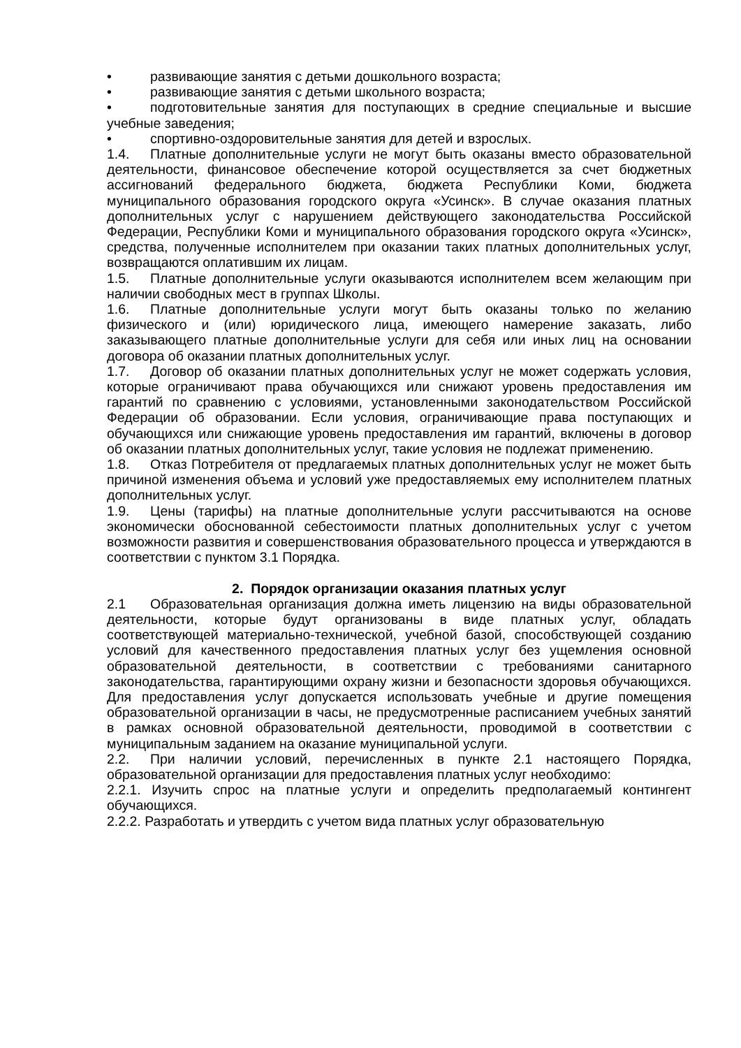• развивающие занятия с детьми дошкольного возраста;
• развивающие занятия с детьми школьного возраста;
• подготовительные занятия для поступающих в средние специальные и высшие учебные заведения;
• спортивно-оздоровительные занятия для детей и взрослых.
1.4. Платные дополнительные услуги не могут быть оказаны вместо образовательной деятельности, финансовое обеспечение которой осуществляется за счет бюджетных ассигнований федерального бюджета, бюджета Республики Коми, бюджета муниципального образования городского округа «Усинск». В случае оказания платных дополнительных услуг с нарушением действующего законодательства Российской Федерации, Республики Коми и муниципального образования городского округа «Усинск», средства, полученные исполнителем при оказании таких платных дополнительных услуг, возвращаются оплатившим их лицам.
1.5. Платные дополнительные услуги оказываются исполнителем всем желающим при наличии свободных мест в группах Школы.
1.6. Платные дополнительные услуги могут быть оказаны только по желанию физического и (или) юридического лица, имеющего намерение заказать, либо заказывающего платные дополнительные услуги для себя или иных лиц на основании договора об оказании платных дополнительных услуг.
1.7. Договор об оказании платных дополнительных услуг не может содержать условия, которые ограничивают права обучающихся или снижают уровень предоставления им гарантий по сравнению с условиями, установленными законодательством Российской Федерации об образовании. Если условия, ограничивающие права поступающих и обучающихся или снижающие уровень предоставления им гарантий, включены в договор об оказании платных дополнительных услуг, такие условия не подлежат применению.
1.8. Отказ Потребителя от предлагаемых платных дополнительных услуг не может быть причиной изменения объема и условий уже предоставляемых ему исполнителем платных дополнительных услуг.
1.9. Цены (тарифы) на платные дополнительные услуги рассчитываются на основе экономически обоснованной себестоимости платных дополнительных услуг с учетом возможности развития и совершенствования образовательного процесса и утверждаются в соответствии с пунктом 3.1 Порядка.
2. Порядок организации оказания платных услуг
2.1 Образовательная организация должна иметь лицензию на виды образовательной деятельности, которые будут организованы в виде платных услуг, обладать соответствующей материально-технической, учебной базой, способствующей созданию условий для качественного предоставления платных услуг без ущемления основной образовательной деятельности, в соответствии с требованиями санитарного законодательства, гарантирующими охрану жизни и безопасности здоровья обучающихся. Для предоставления услуг допускается использовать учебные и другие помещения образовательной организации в часы, не предусмотренные расписанием учебных занятий в рамках основной образовательной деятельности, проводимой в соответствии с муниципальным заданием на оказание муниципальной услуги.
2.2. При наличии условий, перечисленных в пункте 2.1 настоящего Порядка, образовательной организации для предоставления платных услуг необходимо:
2.2.1. Изучить спрос на платные услуги и определить предполагаемый контингент обучающихся.
2.2.2. Разработать и утвердить с учетом вида платных услуг образовательную